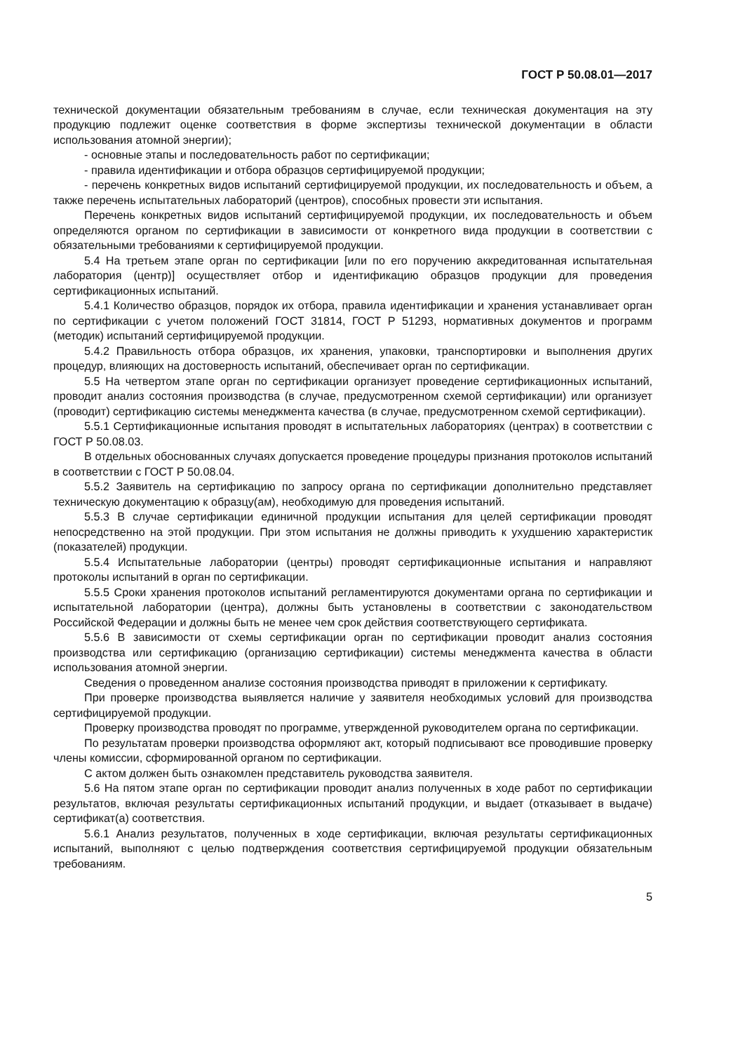ГОСТ Р 50.08.01—2017
технической документации обязательным требованиям в случае, если техническая документация на эту продукцию подлежит оценке соответствия в форме экспертизы технической документации в области использования атомной энергии);
- основные этапы и последовательность работ по сертификации;
- правила идентификации и отбора образцов сертифицируемой продукции;
- перечень конкретных видов испытаний сертифицируемой продукции, их последовательность и объем, а также перечень испытательных лабораторий (центров), способных провести эти испытания.
Перечень конкретных видов испытаний сертифицируемой продукции, их последовательность и объем определяются органом по сертификации в зависимости от конкретного вида продукции в соответствии с обязательными требованиями к сертифицируемой продукции.
5.4 На третьем этапе орган по сертификации [или по его поручению аккредитованная испытательная лаборатория (центр)] осуществляет отбор и идентификацию образцов продукции для проведения сертификационных испытаний.
5.4.1 Количество образцов, порядок их отбора, правила идентификации и хранения устанавливает орган по сертификации с учетом положений ГОСТ 31814, ГОСТ Р 51293, нормативных документов и программ (методик) испытаний сертифицируемой продукции.
5.4.2 Правильность отбора образцов, их хранения, упаковки, транспортировки и выполнения других процедур, влияющих на достоверность испытаний, обеспечивает орган по сертификации.
5.5 На четвертом этапе орган по сертификации организует проведение сертификационных испытаний, проводит анализ состояния производства (в случае, предусмотренном схемой сертификации) или организует (проводит) сертификацию системы менеджмента качества (в случае, предусмотренном схемой сертификации).
5.5.1 Сертификационные испытания проводят в испытательных лабораториях (центрах) в соответствии с ГОСТ Р 50.08.03.
В отдельных обоснованных случаях допускается проведение процедуры признания протоколов испытаний в соответствии с ГОСТ Р 50.08.04.
5.5.2 Заявитель на сертификацию по запросу органа по сертификации дополнительно представляет техническую документацию к образцу(ам), необходимую для проведения испытаний.
5.5.3 В случае сертификации единичной продукции испытания для целей сертификации проводят непосредственно на этой продукции. При этом испытания не должны приводить к ухудшению характеристик (показателей) продукции.
5.5.4 Испытательные лаборатории (центры) проводят сертификационные испытания и направляют протоколы испытаний в орган по сертификации.
5.5.5 Сроки хранения протоколов испытаний регламентируются документами органа по сертификации и испытательной лаборатории (центра), должны быть установлены в соответствии с законодательством Российской Федерации и должны быть не менее чем срок действия соответствующего сертификата.
5.5.6 В зависимости от схемы сертификации орган по сертификации проводит анализ состояния производства или сертификацию (организацию сертификации) системы менеджмента качества в области использования атомной энергии.
Сведения о проведенном анализе состояния производства приводят в приложении к сертификату.
При проверке производства выявляется наличие у заявителя необходимых условий для производства сертифицируемой продукции.
Проверку производства проводят по программе, утвержденной руководителем органа по сертификации.
По результатам проверки производства оформляют акт, который подписывают все проводившие проверку члены комиссии, сформированной органом по сертификации.
С актом должен быть ознакомлен представитель руководства заявителя.
5.6 На пятом этапе орган по сертификации проводит анализ полученных в ходе работ по сертификации результатов, включая результаты сертификационных испытаний продукции, и выдает (отказывает в выдаче) сертификат(а) соответствия.
5.6.1 Анализ результатов, полученных в ходе сертификации, включая результаты сертификационных испытаний, выполняют с целью подтверждения соответствия сертифицируемой продукции обязательным требованиям.
5